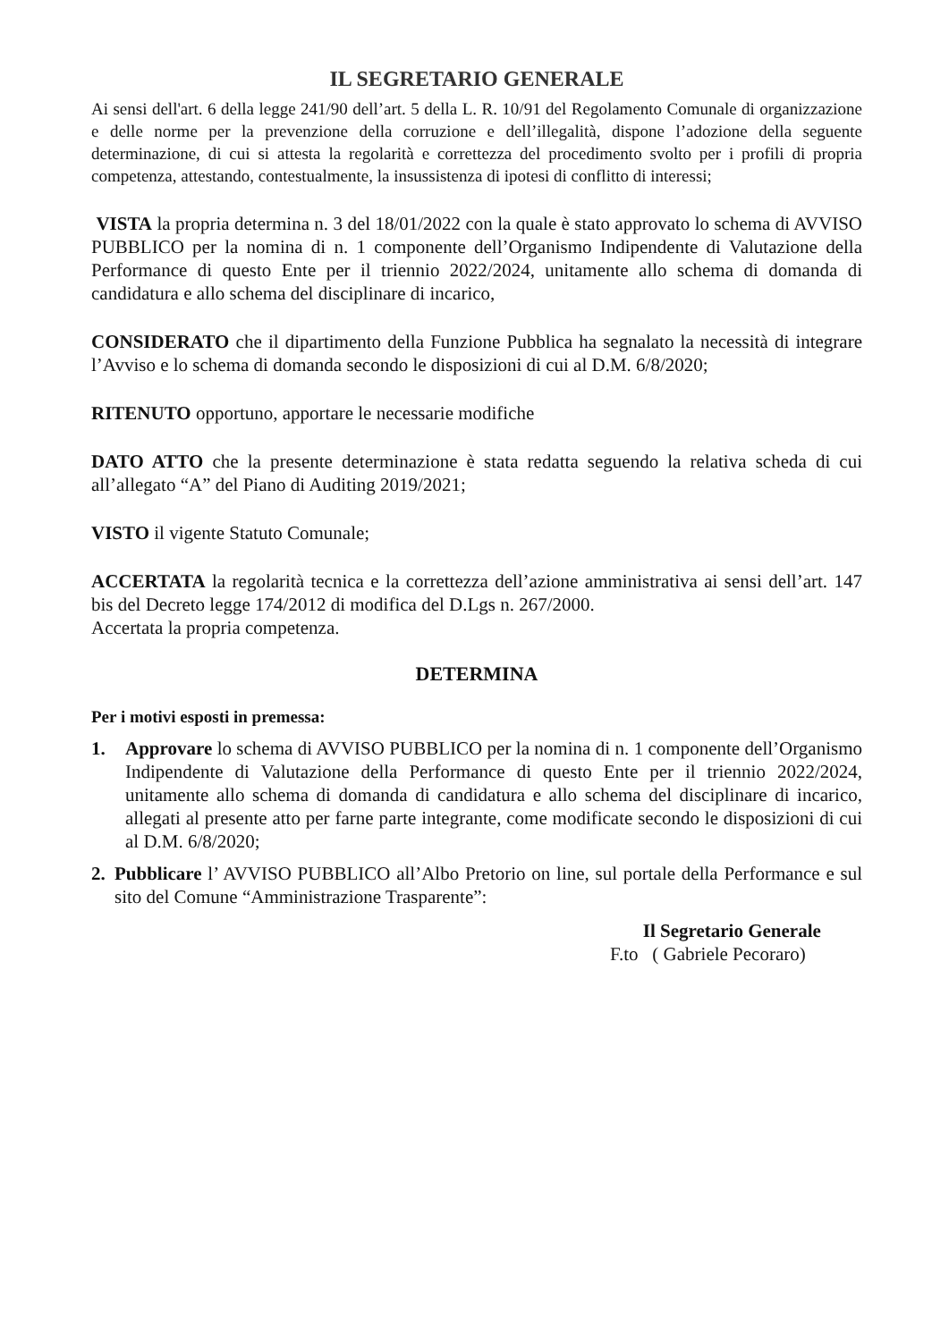IL SEGRETARIO GENERALE
Ai sensi dell'art. 6 della legge 241/90 dell’art. 5 della L. R. 10/91 del Regolamento Comunale di organizzazione e delle norme per la prevenzione della corruzione e dell’illegalità, dispone l’adozione della seguente determinazione, di cui si attesta la regolarità e correttezza del procedimento svolto per i profili di propria competenza, attestando, contestualmente, la insussistenza di ipotesi di conflitto di interessi;
VISTA la propria determina n. 3 del 18/01/2022 con la quale è stato approvato lo schema di AVVISO PUBBLICO per la nomina di n. 1 componente dell’Organismo Indipendente di Valutazione della Performance di questo Ente per il triennio 2022/2024, unitamente allo schema di domanda di candidatura e allo schema del disciplinare di incarico,
CONSIDERATO che il dipartimento della Funzione Pubblica ha segnalato la necessità di integrare l’Avviso e lo schema di domanda secondo le disposizioni di cui al D.M. 6/8/2020;
RITENUTO opportuno, apportare le necessarie modifiche
DATO ATTO che la presente determinazione è stata redatta seguendo la relativa scheda di cui all’allegato “A” del Piano di Auditing 2019/2021;
VISTO il vigente Statuto Comunale;
ACCERTATA la regolarità tecnica e la correttezza dell’azione amministrativa ai sensi dell’art. 147 bis del Decreto legge 174/2012 di modifica del D.Lgs n. 267/2000.
Accertata la propria competenza.
DETERMINA
Per i motivi esposti in premessa:
1. Approvare lo schema di AVVISO PUBBLICO per la nomina di n. 1 componente dell’Organismo Indipendente di Valutazione della Performance di questo Ente per il triennio 2022/2024, unitamente allo schema di domanda di candidatura e allo schema del disciplinare di incarico, allegati al presente atto per farne parte integrante, come modificate secondo le disposizioni di cui al D.M. 6/8/2020;
2. Pubblicare l’ AVVISO PUBBLICO all’Albo Pretorio on line, sul portale della Performance e sul sito del Comune “Amministrazione Trasparente”:
Il Segretario Generale
F.to ( Gabriele Pecoraro)